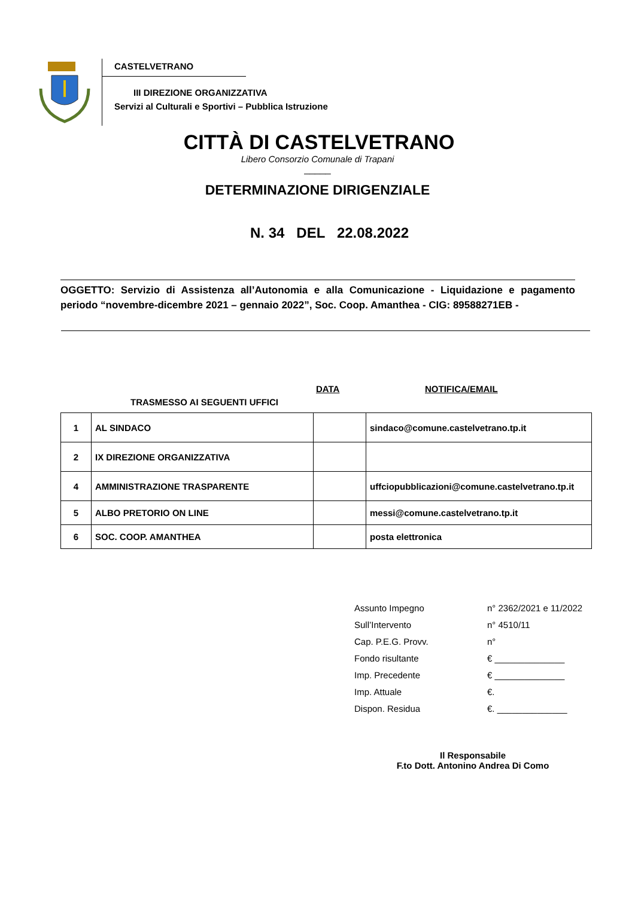CASTELVETRANO
III DIREZIONE ORGANIZZATIVA
Servizi al Culturali e Sportivi – Pubblica Istruzione
CITTÀ DI CASTELVETRANO
Libero Consorzio Comunale di Trapani
_____
DETERMINAZIONE DIRIGENZIALE
N. 34 DEL 22.08.2022
OGGETTO: Servizio di Assistenza all’Autonomia e alla Comunicazione - Liquidazione e pagamento periodo “novembre-dicembre 2021 – gennaio 2022”, Soc. Coop. Amanthea - CIG: 89588271EB -
DATA NOTIFICA/EMAIL
TRASMESSO AI SEGUENTI UFFICI
| 1 | AL SINDACO | | sindaco@comune.castelvetrano.tp.it |
| 2 | IX DIREZIONE ORGANIZZATIVA | | |
| 4 | AMMINISTRAZIONE TRASPARENTE | | uffciopubblicazioni@comune.castelvetrano.tp.it |
| 5 | ALBO PRETORIO ON LINE | | messi@comune.castelvetrano.tp.it |
| 6 | SOC. COOP. AMANTHEA | | posta elettronica |
Assunto Impegno n° 2362/2021 e 11/2022
Sull’Intervento n° 4510/11
Cap. P.E.G. Provv. n°
Fondo risultante € ______________
Imp. Precedente € ______________
Imp. Attuale €.
Dispon. Residua €. ______________
Il Responsabile
F.to Dott. Antonino Andrea Di Como